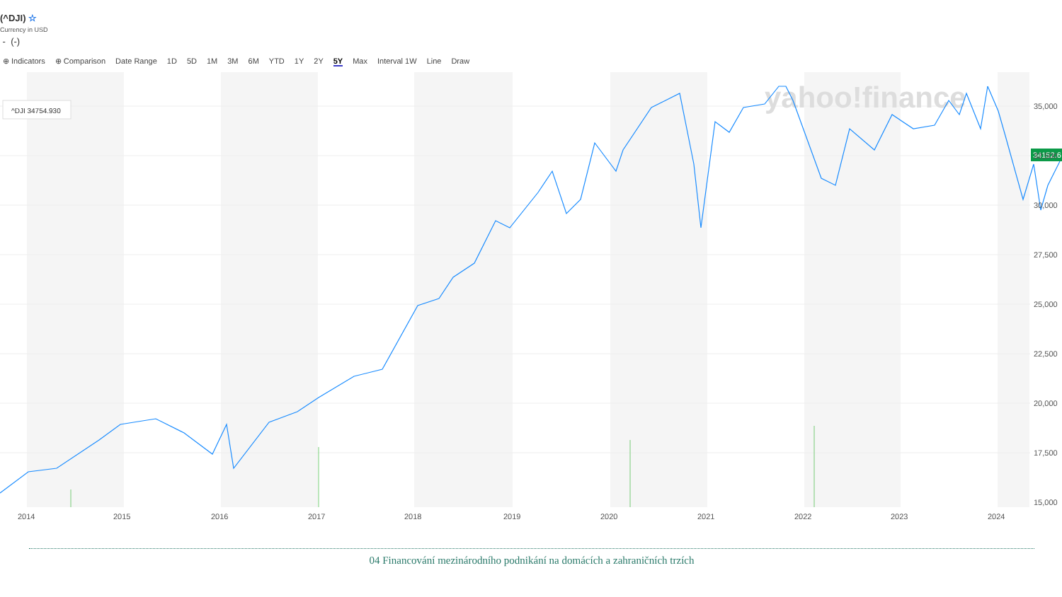(^DJI) ☆
Currency in USD
- (-)
⊕ Indicators ⊕ Comparison Date Range 1D 5D 1M 3M 6M YTD 1Y 2Y 5Y Max Interval 1W Line Draw
yahoo!finance
^DJI 34754.930
34152.6
35,000
32,500
30,000
27,500
25,000
22,500
20,000
17,500
15,000
2014
2015
2016
2017
2018
2019
2020
2021
2022
2023
2024
04 Financování mezinárodního podnikání na domácích a zahraničních trzích